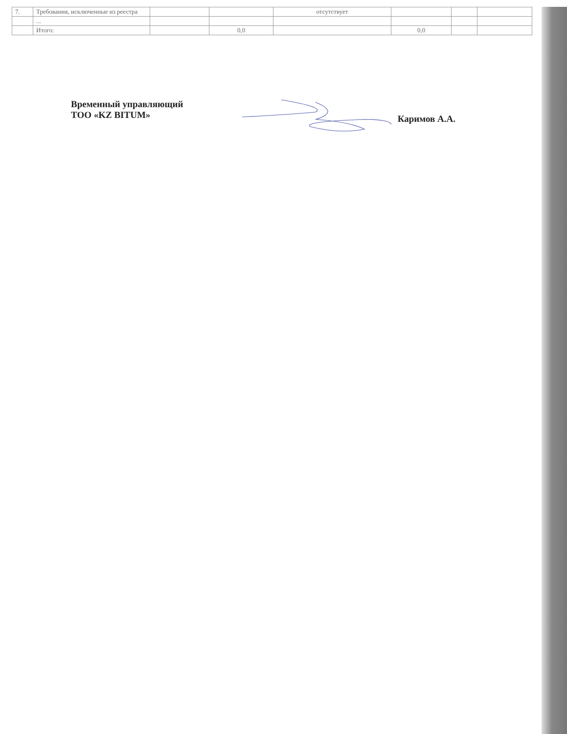| 7. | Требования, исключенные из реестра | | | отсутствует | | | |
| | ... | | | | | | |
| | Итого: | | 0,0 | | 0,0 | | |
Временный управляющий
ТОО «KZ BITUM»
Каримов А.А.